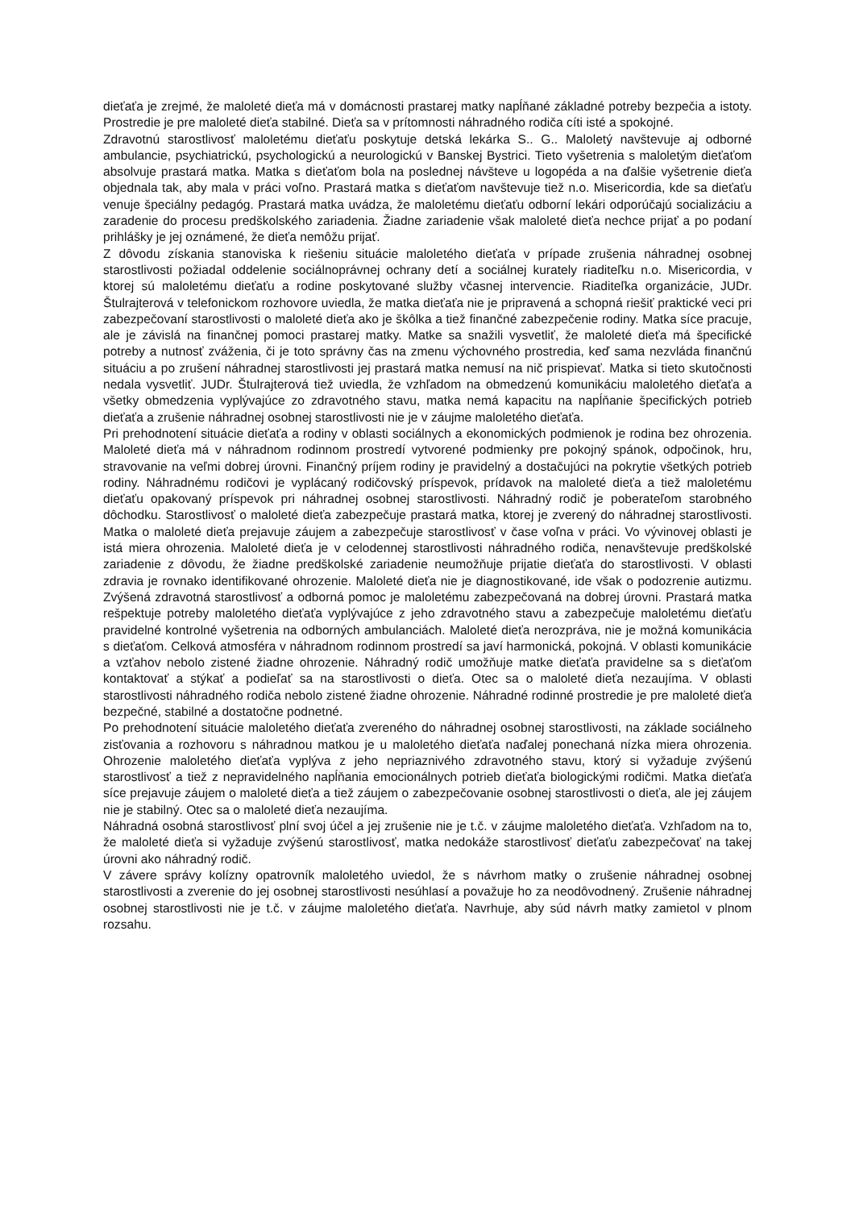dieťaťa je zrejmé, že maloleté dieťa má v domácnosti prastarej matky napĺňané základné potreby bezpečia a istoty. Prostredie je pre maloleté dieťa stabilné. Dieťa sa v prítomnosti náhradného rodiča cíti isté a spokojné.
Zdravotnú starostlivosť maloletému dieťaťu poskytuje detská lekárka S.. G.. Maloletý navštevuje aj odborné ambulancie, psychiatrickú, psychologickú a neurologickú v Banskej Bystrici. Tieto vyšetrenia s maloletým dieťaťom absolvuje prastará matka. Matka s dieťaťom bola na poslednej návšteve u logopéda a na ďalšie vyšetrenie dieťa objednala tak, aby mala v práci voľno. Prastará matka s dieťaťom navštevuje tiež n.o. Misericordia, kde sa dieťaťu venuje špeciálny pedagóg. Prastará matka uvádza, že maloletému dieťaťu odborní lekári odporúčajú socializáciu a zaradenie do procesu predškolského zariadenia. Žiadne zariadenie však maloleté dieťa nechce prijať a po podaní prihlášky je jej oznámené, že dieťa nemôžu prijať.
Z dôvodu získania stanoviska k riešeniu situácie maloletého dieťaťa v prípade zrušenia náhradnej osobnej starostlivosti požiadal oddelenie sociálnoprávnej ochrany detí a sociálnej kurately riaditeľku n.o. Misericordia, v ktorej sú maloletému dieťaťu a rodine poskytované služby včasnej intervencie. Riaditeľka organizácie, JUDr. Štulrajterová v telefonickom rozhovore uviedla, že matka dieťaťa nie je pripravená a schopná riešiť praktické veci pri zabezpečovaní starostlivosti o maloleté dieťa ako je škôlka a tiež finančné zabezpečenie rodiny. Matka síce pracuje, ale je závislá na finančnej pomoci prastarej matky. Matke sa snažili vysvetliť, že maloleté dieťa má špecifické potreby a nutnosť zváženia, či je toto správny čas na zmenu výchovného prostredia, keď sama nezvláda finančnú situáciu a po zrušení náhradnej starostlivosti jej prastará matka nemusí na nič prispievať. Matka si tieto skutočnosti nedala vysvetliť. JUDr. Štulrajterová tiež uviedla, že vzhľadom na obmedzenú komunikáciu maloletého dieťaťa a všetky obmedzenia vyplývajúce zo zdravotného stavu, matka nemá kapacitu na napĺňanie špecifických potrieb dieťaťa a zrušenie náhradnej osobnej starostlivosti nie je v záujme maloletého dieťaťa.
Pri prehodnotení situácie dieťaťa a rodiny v oblasti sociálnych a ekonomických podmienok je rodina bez ohrozenia. Maloleté dieťa má v náhradnom rodinnom prostredí vytvorené podmienky pre pokojný spánok, odpočinok, hru, stravovanie na veľmi dobrej úrovni. Finančný príjem rodiny je pravidelný a dostačujúci na pokrytie všetkých potrieb rodiny. Náhradnému rodičovi je vyplácaný rodičovský príspevok, prídavok na maloleté dieťa a tiež maloletému dieťaťu opakovaný príspevok pri náhradnej osobnej starostlivosti. Náhradný rodič je poberateľom starobného dôchodku. Starostlivosť o maloleté dieťa zabezpečuje prastará matka, ktorej je zverený do náhradnej starostlivosti. Matka o maloleté dieťa prejavuje záujem a zabezpečuje starostlivosť v čase voľna v práci. Vo vývinovej oblasti je istá miera ohrozenia. Maloleté dieťa je v celodennej starostlivosti náhradného rodiča, nenavštevuje predškolské zariadenie z dôvodu, že žiadne predškolské zariadenie neumožňuje prijatie dieťaťa do starostlivosti. V oblasti zdravia je rovnako identifikované ohrozenie. Maloleté dieťa nie je diagnostikované, ide však o podozrenie autizmu. Zvýšená zdravotná starostlivosť a odborná pomoc je maloletému zabezpečovaná na dobrej úrovni. Prastará matka rešpektuje potreby maloletého dieťaťa vyplývajúce z jeho zdravotného stavu a zabezpečuje maloletému dieťaťu pravidelné kontrolné vyšetrenia na odborných ambulanciách. Maloleté dieťa nerozpráva, nie je možná komunikácia s dieťaťom. Celková atmosféra v náhradnom rodinnom prostredí sa javí harmonická, pokojná. V oblasti komunikácie a vzťahov nebolo zistené žiadne ohrozenie. Náhradný rodič umožňuje matke dieťaťa pravidelne sa s dieťaťom kontaktovať a stýkať a podieľať sa na starostlivosti o dieťa. Otec sa o maloleté dieťa nezaujíma. V oblasti starostlivosti náhradného rodiča nebolo zistené žiadne ohrozenie. Náhradné rodinné prostredie je pre maloleté dieťa bezpečné, stabilné a dostatočne podnetné.
Po prehodnotení situácie maloletého dieťaťa zvereného do náhradnej osobnej starostlivosti, na základe sociálneho zisťovania a rozhovoru s náhradnou matkou je u maloletého dieťaťa naďalej ponechaná nízka miera ohrozenia. Ohrozenie maloletého dieťaťa vyplýva z jeho nepriaznivého zdravotného stavu, ktorý si vyžaduje zvýšenú starostlivosť a tiež z nepravidelného napĺňania emocionálnych potrieb dieťaťa biologickými rodičmi. Matka dieťaťa síce prejavuje záujem o maloleté dieťa a tiež záujem o zabezpečovanie osobnej starostlivosti o dieťa, ale jej záujem nie je stabilný. Otec sa o maloleté dieťa nezaujíma.
Náhradná osobná starostlivosť plní svoj účel a jej zrušenie nie je t.č. v záujme maloletého dieťaťa. Vzhľadom na to, že maloleté dieťa si vyžaduje zvýšenú starostlivosť, matka nedokáže starostlivosť dieťaťu zabezpečovať na takej úrovni ako náhradný rodič.
V závere správy kolízny opatrovník maloletého uviedol, že s návrhom matky o zrušenie náhradnej osobnej starostlivosti a zverenie do jej osobnej starostlivosti nesúhlasí a považuje ho za neodôvodnený. Zrušenie náhradnej osobnej starostlivosti nie je t.č. v záujme maloletého dieťaťa. Navrhuje, aby súd návrh matky zamietol v plnom rozsahu.